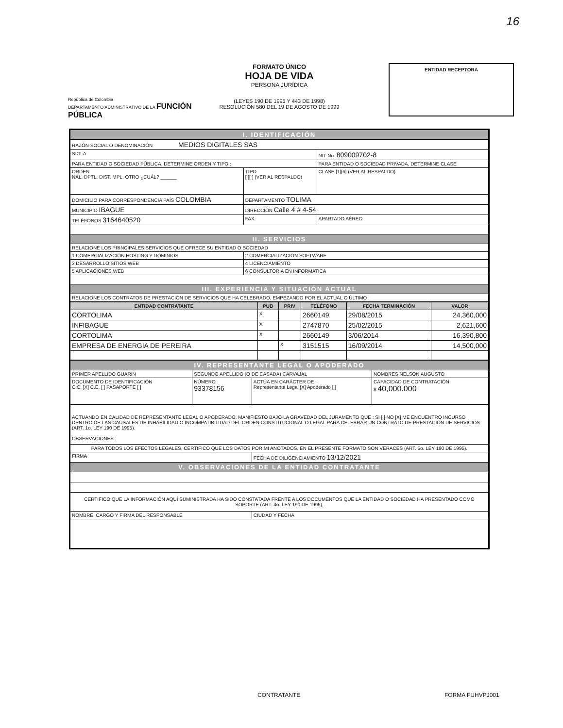16
República de Colombia
DEPARTAMENTO ADMINISTRATIVO DE LA FUNCIÓN PÚBLICA
FORMATO ÚNICO
HOJA DE VIDA
PERSONA JURÍDICA
(LEYES 190 DE 1995 Y 443 DE 1998)
RESOLUCIÓN 580 DEL 19 DE AGOSTO DE 1999
ENTIDAD RECEPTORA
| I. IDENTIFICACIÓN | | | | |
| RAZÓN SOCIAL O DENOMINACIÓN MEDIOS DIGITALES SAS | | | | |
| SIGLA | | | NIT No. 809009702-8 | |
| PARA ENTIDAD O SOCIEDAD PÚBLICA, DETERMINE ORDEN Y TIPO : | | | PARA ENTIDAD O SOCIEDAD PRIVADA, DETERMINE CLASE | |
| ORDEN NAL. DPTL. DIST. MPL. OTRO ¿CUÁL? ______ | | TIPO [ ][ ] (VER AL RESPALDO) | CLASE [1][6] (VER AL RESPALDO) | |
| DOMICILIO PARA CORRESPONDENCIA PAÍS COLOMBIA | | DEPARTAMENTO TOLIMA | | |
| MUNICIPIO IBAGUE | DIRECCIÓN Calle 4 # 4-54 | | | |
| TELÉFONOS 3164640520 | FAX | | | APARTADO AÉREO |
| II. SERVICIOS | | | | |
| RELACIONE LOS PRINCIPALES SERVICIOS QUE OFRECE SU ENTIDAD O SOCIEDAD | | | | |
| 1 COMERCIALIZACIÓN HOSTING Y DOMINIOS | | 2 COMERCIALIZACIÓN SOFTWARE | | |
| 3 DESARROLLO SITIOS WEB | | 4 LICENCIAMIENTO | | |
| 5 APLICACIONES WEB | | 6 CONSULTORIA EN INFORMATICA | | |
| III. EXPERIENCIA Y SITUACIÓN ACTUAL | | | | |
| RELACIONE LOS CONTRATOS DE PRESTACIÓN DE SERVICIOS QUE HA CELEBRADO, EMPEZANDO POR EL ACTUAL O ÚLTIMO : | | | | |
| ENTIDAD CONTRATANTE | PUB | PRIV | TELÉFONO | FECHA TERMINACIÓN | VALOR |
| --- | --- | --- | --- | --- | --- |
| CORTOLIMA | X | | 2660149 | 29/08/2015 | 24,360,000 |
| INFIBAGUE | X | | 2747870 | 25/02/2015 | 2,621,600 |
| CORTOLIMA | X | | 2660149 | 3/06/2014 | 16,390,800 |
| EMPRESA DE ENERGIA DE PEREIRA | | X | 3151515 | 16/09/2014 | 14,500,000 |
| IV. REPRESENTANTE LEGAL O APODERADO | | | |
| PRIMER APELLIDO GUARIN | SEGUNDO APELLIDO (O DE CASADA) CARVAJAL | | NOMBRES NELSON AUGUSTO |
| DOCUMENTO DE IDENTIFICACIÓN C.C. [X] C.E. [ ] PASAPORTE [ ] | NÚMERO 93378156 | ACTÚA EN CARÁCTER DE : Representante Legal [X] Apoderado [ ] | CAPACIDAD DE CONTRATACIÓN $ 40,000.000 |
| ACTUANDO EN CALIDAD DE REPRESENTANTE LEGAL O APODERADO, MANIFIESTO BAJO LA GRAVEDAD DEL JURAMENTO QUE : SI [ ] NO [X] ME ENCUENTRO INCURSO DENTRO DE LAS CAUSALES DE INHABILIDAD O INCOMPATIBILIDAD DEL ORDEN CONSTITUCIONAL O LEGAL PARA CELEBRAR UN CONTRATO DE PRESTACIÓN DE SERVICIOS (ART. 1o. LEY 190 DE 1995). OBSERVACIONES : | | | |
| PARA TODOS LOS EFECTOS LEGALES, CERTIFICO QUE LOS DATOS POR MI ANOTADOS, EN EL PRESENTE FORMATO SON VERACES (ART. 5o. LEY 190 DE 1995). | | | |
| FIRMA | | FECHA DE DILIGENCIAMIENTO 13/12/2021 | |
| V. OBSERVACIONES DE LA ENTIDAD CONTRATANTE | | | |
| CERTIFICO QUE LA INFORMACIÓN AQUÍ SUMINISTRADA HA SIDO CONSTATADA FRENTE A LOS DOCUMENTOS QUE LA ENTIDAD O SOCIEDAD HA PRESENTADO COMO SOPORTE (ART. 4o. LEY 190 DE 1995). | | | |
| NOMBRE, CARGO Y FIRMA DEL RESPONSABLE | | CIUDAD Y FECHA | |
CONTRATANTE FORMA FUHVPJ001